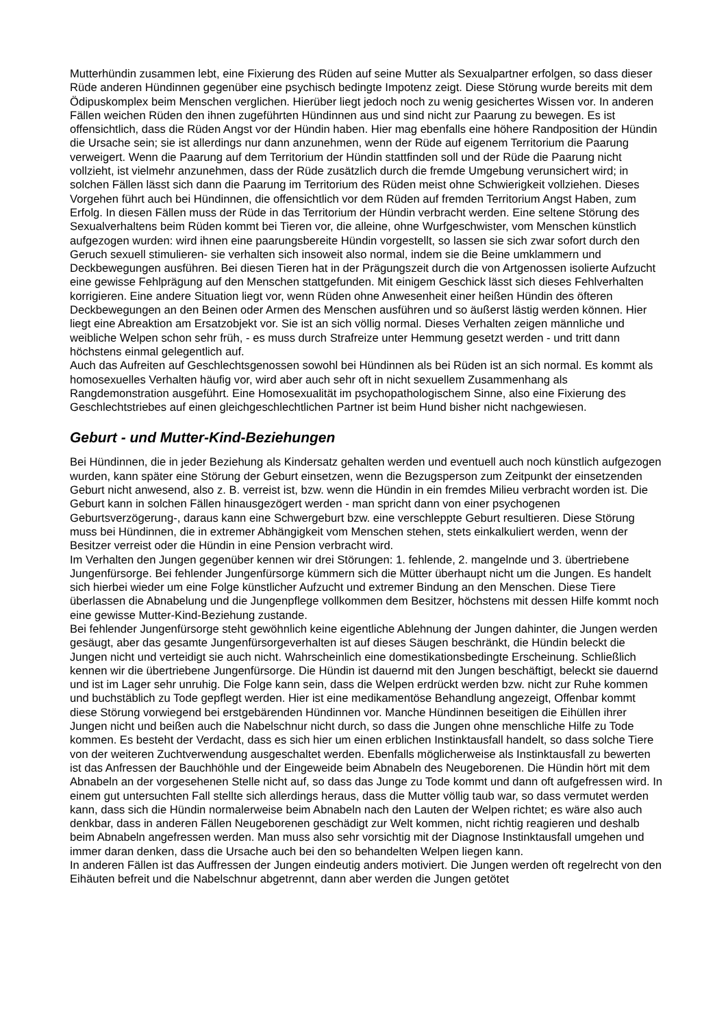Mutterhündin zusammen lebt, eine Fixierung des Rüden auf seine Mutter als Sexualpartner erfolgen, so dass dieser Rüde anderen Hündinnen gegenüber eine psychisch bedingte Impotenz zeigt. Diese Störung wurde bereits mit dem Ödipuskomplex beim Menschen verglichen. Hierüber liegt jedoch noch zu wenig gesichertes Wissen vor. In anderen Fällen weichen Rüden den ihnen zugeführten Hündinnen aus und sind nicht zur Paarung zu bewegen. Es ist offensichtlich, dass die Rüden Angst vor der Hündin haben. Hier mag ebenfalls eine höhere Randposition der Hündin die Ursache sein; sie ist allerdings nur dann anzunehmen, wenn der Rüde auf eigenem Territorium die Paarung verweigert. Wenn die Paarung auf dem Territorium der Hündin stattfinden soll und der Rüde die Paarung nicht vollzieht, ist vielmehr anzunehmen, dass der Rüde zusätzlich durch die fremde Umgebung verunsichert wird; in solchen Fällen lässt sich dann die Paarung im Territorium des Rüden meist ohne Schwierigkeit vollziehen. Dieses Vorgehen führt auch bei Hündinnen, die offensichtlich vor dem Rüden auf fremden Territorium Angst Haben, zum Erfolg. In diesen Fällen muss der Rüde in das Territorium der Hündin verbracht werden. Eine seltene Störung des Sexualverhaltens beim Rüden kommt bei Tieren vor, die alleine, ohne Wurfgeschwister, vom Menschen künstlich aufgezogen wurden: wird ihnen eine paarungsbereite Hündin vorgestellt, so lassen sie sich zwar sofort durch den Geruch sexuell stimulieren- sie verhalten sich insoweit also normal, indem sie die Beine umklammern und Deckbewegungen ausführen. Bei diesen Tieren hat in der Prägungszeit durch die von Artgenossen isolierte Aufzucht eine gewisse Fehlprägung auf den Menschen stattgefunden. Mit einigem Geschick lässt sich dieses Fehlverhalten korrigieren. Eine andere Situation liegt vor, wenn Rüden ohne Anwesenheit einer heißen Hündin des öfteren Deckbewegungen an den Beinen oder Armen des Menschen ausführen und so äußerst lästig werden können. Hier liegt eine Abreaktion am Ersatzobjekt vor. Sie ist an sich völlig normal. Dieses Verhalten zeigen männliche und weibliche Welpen schon sehr früh, - es muss durch Strafreize unter Hemmung gesetzt werden - und tritt dann höchstens einmal gelegentlich auf.
Auch das Aufreiten auf Geschlechtsgenossen sowohl bei Hündinnen als bei Rüden ist an sich normal. Es kommt als homosexuelles Verhalten häufig vor, wird aber auch sehr oft in nicht sexuellem Zusammenhang als Rangdemonstration ausgeführt. Eine Homosexualität im psychopathologischem Sinne, also eine Fixierung des Geschlechtstriebes auf einen gleichgeschlechtlichen Partner ist beim Hund bisher nicht nachgewiesen.
Geburt - und Mutter-Kind-Beziehungen
Bei Hündinnen, die in jeder Beziehung als Kindersatz gehalten werden und eventuell auch noch künstlich aufgezogen wurden, kann später eine Störung der Geburt einsetzen, wenn die Bezugsperson zum Zeitpunkt der einsetzenden Geburt nicht anwesend, also z. B. verreist ist, bzw. wenn die Hündin in ein fremdes Milieu verbracht worden ist. Die Geburt kann in solchen Fällen hinausgezögert werden - man spricht dann von einer psychogenen Geburtsverzögerung-, daraus kann eine Schwergeburt bzw. eine verschleppte Geburt resultieren. Diese Störung muss bei Hündinnen, die in extremer Abhängigkeit vom Menschen stehen, stets einkalkuliert werden, wenn der Besitzer verreist oder die Hündin in eine Pension verbracht wird.
Im Verhalten den Jungen gegenüber kennen wir drei Störungen: 1. fehlende, 2. mangelnde und 3. übertriebene Jungenfürsorge. Bei fehlender Jungenfürsorge kümmern sich die Mütter überhaupt nicht um die Jungen. Es handelt sich hierbei wieder um eine Folge künstlicher Aufzucht und extremer Bindung an den Menschen. Diese Tiere überlassen die Abnabelung und die Jungenpflege vollkommen dem Besitzer, höchstens mit dessen Hilfe kommt noch eine gewisse Mutter-Kind-Beziehung zustande.
Bei fehlender Jungenfürsorge steht gewöhnlich keine eigentliche Ablehnung der Jungen dahinter, die Jungen werden gesäugt, aber das gesamte Jungenfürsorgeverhalten ist auf dieses Säugen beschränkt, die Hündin beleckt die Jungen nicht und verteidigt sie auch nicht. Wahrscheinlich eine domestikationsbedingte Erscheinung. Schließlich kennen wir die übertriebene Jungenfürsorge. Die Hündin ist dauernd mit den Jungen beschäftigt, beleckt sie dauernd und ist im Lager sehr unruhig. Die Folge kann sein, dass die Welpen erdrückt werden bzw. nicht zur Ruhe kommen und buchstäblich zu Tode gepflegt werden. Hier ist eine medikamentöse Behandlung angezeigt, Offenbar kommt diese Störung vorwiegend bei erstgebärenden Hündinnen vor. Manche Hündinnen beseitigen die Eihüllen ihrer Jungen nicht und beißen auch die Nabelschnur nicht durch, so dass die Jungen ohne menschliche Hilfe zu Tode kommen. Es besteht der Verdacht, dass es sich hier um einen erblichen Instinktausfall handelt, so dass solche Tiere von der weiteren Zuchtverwendung ausgeschaltet werden. Ebenfalls möglicherweise als Instinktausfall zu bewerten ist das Anfressen der Bauchhöhle und der Eingeweide beim Abnabeln des Neugeborenen. Die Hündin hört mit dem Abnabeln an der vorgesehenen Stelle nicht auf, so dass das Junge zu Tode kommt und dann oft aufgefressen wird. In einem gut untersuchten Fall stellte sich allerdings heraus, dass die Mutter völlig taub war, so dass vermutet werden kann, dass sich die Hündin normalerweise beim Abnabeln nach den Lauten der Welpen richtet; es wäre also auch denkbar, dass in anderen Fällen Neugeborenen geschädigt zur Welt kommen, nicht richtig reagieren und deshalb beim Abnabeln angefressen werden. Man muss also sehr vorsichtig mit der Diagnose Instinktausfall umgehen und immer daran denken, dass die Ursache auch bei den so behandelten Welpen liegen kann.
In anderen Fällen ist das Auffressen der Jungen eindeutig anders motiviert. Die Jungen werden oft regelrecht von den Eihäuten befreit und die Nabelschnur abgetrennt, dann aber werden die Jungen getötet